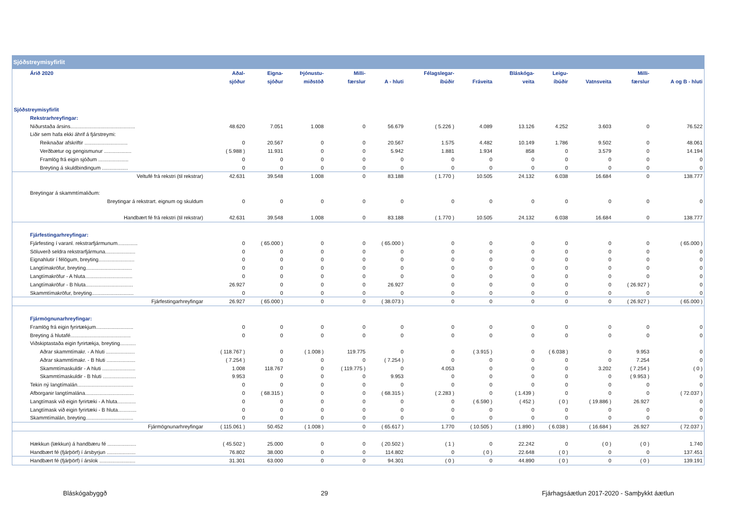Sjóðstreymisyfirlit
| Árið 2020 | Aðal- | Eigna- | Þjónustu- | Milli- | | Félagslegar- | | Bláskóga- | Leigu- | | Milli- | |
| --- | --- | --- | --- | --- | --- | --- | --- | --- | --- | --- | --- | --- |
| | sjóður | sjóður | miðstöð | færslur | A - hluti | íbúðir | Fráveita | veita | íbúðir | Vatnsveita | færslur | A og B - hluti |
| Sjóðstreymisyfirlit | | | | | | | | | | | | |
| Rekstrarhreyfingar: | | | | | | | | | | | | |
| Niðurstaða ársins............................................. | 48.620 | 7.051 | 1.008 | 0 | 56.679 | ( 5.226 ) | 4.089 | 13.126 | 4.252 | 3.603 | 0 | 76.522 |
| Liðir sem hafa ekki áhrif á fjárstreymi: | | | | | | | | | | | | |
| Reiknaðar afskriftir .............................. | 0 | 20.567 | 0 | 0 | 20.567 | 1.575 | 4.482 | 10.149 | 1.786 | 9.502 | 0 | 48.061 |
| Verðbætur og gengismunur ................... | ( 5.988 ) | 11.931 | 0 | 0 | 5.942 | 1.881 | 1.934 | 858 | 0 | 3.579 | 0 | 14.194 |
| Framlög frá eigin sjóðum ..................... | 0 | 0 | 0 | 0 | 0 | 0 | 0 | 0 | 0 | 0 | 0 | 0 |
| Breyting á skuldbindingum .................. | 0 | 0 | 0 | 0 | 0 | 0 | 0 | 0 | 0 | 0 | 0 | 0 |
| Veltufé frá rekstri (til rekstrar) | 42.631 | 39.548 | 1.008 | 0 | 83.188 | ( 1.770 ) | 10.505 | 24.132 | 6.038 | 16.684 | 0 | 138.777 |
| Breytingar á skammtímaliðum: | | | | | | | | | | | | |
| Breytingar á rekstrart. eignum og skuldum | 0 | 0 | 0 | 0 | 0 | 0 | 0 | 0 | 0 | 0 | 0 | 0 |
| Handbært fé frá rekstri (til rekstrar) | 42.631 | 39.548 | 1.008 | 0 | 83.188 | ( 1.770 ) | 10.505 | 24.132 | 6.038 | 16.684 | 0 | 138.777 |
| Fjárfestingarhreyfingar: | | | | | | | | | | | | |
| Fjárfesting í varanl. rekstrarfjármunum.............. | 0 | ( 65.000 ) | 0 | 0 | ( 65.000 ) | 0 | 0 | 0 | 0 | 0 | 0 | ( 65.000 ) |
| Söluverð seldra rekstrarfjármuna..................... | 0 | 0 | 0 | 0 | 0 | 0 | 0 | 0 | 0 | 0 | 0 | 0 |
| Eignahlutir í félögum, breyting......................... | 0 | 0 | 0 | 0 | 0 | 0 | 0 | 0 | 0 | 0 | 0 | 0 |
| Langtímakröfur, breyting................................ | 0 | 0 | 0 | 0 | 0 | 0 | 0 | 0 | 0 | 0 | 0 | 0 |
| Langtímakröfur - A hluta................................. | 0 | 0 | 0 | 0 | 0 | 0 | 0 | 0 | 0 | 0 | 0 | 0 |
| Langtímakröfur - B hluta................................. | 26.927 | 0 | 0 | 0 | 26.927 | 0 | 0 | 0 | 0 | 0 | ( 26.927 ) | 0 |
| Skammtímakröfur, breyting............................. | 0 | 0 | 0 | 0 | 0 | 0 | 0 | 0 | 0 | 0 | 0 | 0 |
| Fjárfestingarhreyfingar | 26.927 | ( 65.000 ) | 0 | 0 | ( 38.073 ) | 0 | 0 | 0 | 0 | 0 | ( 26.927 ) | ( 65.000 ) |
| Fjármögnunarhreyfingar: | | | | | | | | | | | | |
| Framlög frá eigin fyrirtækjum.......................... | 0 | 0 | 0 | 0 | 0 | 0 | 0 | 0 | 0 | 0 | 0 | 0 |
| Breyting á hlutafé.......................................... | 0 | 0 | 0 | 0 | 0 | 0 | 0 | 0 | 0 | 0 | 0 | 0 |
| Viðskiptastaða eigin fyrirtækja, breyting........... | | | | | | | | | | | | |
| Aðrar skammtímakr. - A hluti .................... | ( 118.767 ) | 0 | ( 1.008 ) | 119.775 | 0 | 0 | ( 3.915 ) | 0 | ( 6.038 ) | 0 | 9.953 | 0 |
| Aðrar skammtímakr. - B hluti .................... | ( 7.254 ) | 0 | 0 | 0 | ( 7.254 ) | 0 | 0 | 0 | 0 | 0 | 7.254 | 0 |
| Skammtímaskuldir - A hluti ....................... | 1.008 | 118.767 | 0 | ( 119.775 ) | 0 | 4.053 | 0 | 0 | 0 | 3.202 | ( 7.254 ) | ( 0 ) |
| Skammtímaskuldir - B hluti ....................... | 9.953 | 0 | 0 | 0 | 9.953 | 0 | 0 | 0 | 0 | 0 | ( 9.953 ) | 0 |
| Tekin ný langtímalán....................................... | 0 | 0 | 0 | 0 | 0 | 0 | 0 | 0 | 0 | 0 | 0 | 0 |
| Afborganir langtímalána.................................. | 0 | ( 68.315 ) | 0 | 0 | ( 68.315 ) | ( 2.283 ) | 0 | ( 1.439 ) | 0 | 0 | 0 | ( 72.037 ) |
| Langtímask við eigin fyrirtæki - A hluta............. | 0 | 0 | 0 | 0 | 0 | 0 | ( 6.590 ) | ( 452 ) | ( 0 ) | ( 19.886 ) | 26.927 | 0 |
| Langtímask við eigin fyrirtæki - B hluta............. | 0 | 0 | 0 | 0 | 0 | 0 | 0 | 0 | 0 | 0 | 0 | 0 |
| Skammtímalán, breyting................................. | 0 | 0 | 0 | 0 | 0 | 0 | 0 | 0 | 0 | 0 | 0 | 0 |
| Fjármögnunarhreyfingar | ( 115.061 ) | 50.452 | ( 1.008 ) | 0 | ( 65.617 ) | 1.770 | ( 10.505 ) | ( 1.890 ) | ( 6.038 ) | ( 16.684 ) | 26.927 | ( 72.037 ) |
| Hækkun (lækkun) á handbæru fé .................... | ( 45.502 ) | 25.000 | 0 | 0 | ( 20.502 ) | ( 1 ) | 0 | 22.242 | 0 | ( 0 ) | ( 0 ) | 1.740 |
| Handbært fé (fjárþörf) í ársbyrjun .................... | 76.802 | 38.000 | 0 | 0 | 114.802 | 0 | ( 0 ) | 22.648 | ( 0 ) | 0 | 0 | 137.451 |
| Handbært fé (fjárþörf) í árslok ......................... | 31.301 | 63.000 | 0 | 0 | 94.301 | ( 0 ) | 0 | 44.890 | ( 0 ) | 0 | ( 0 ) | 139.191 |
Bláskógabyggð 29 Fjárhagsáætlun 2017-2020 - Samþykkt áætlun